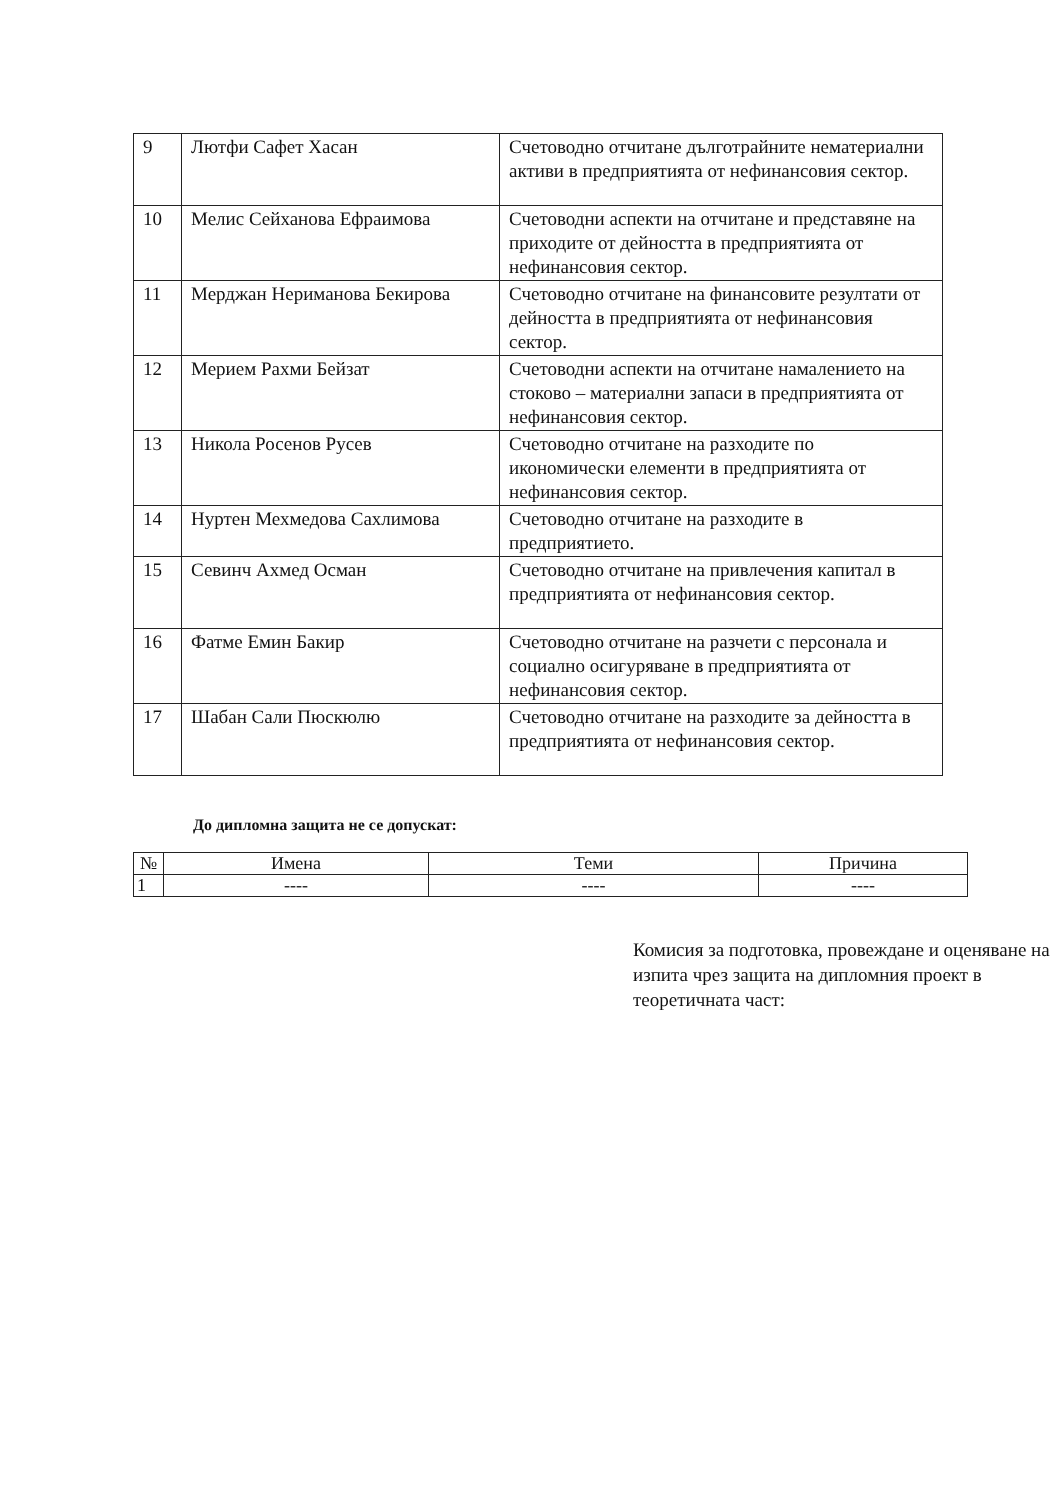| 9 | Лютфи Сафет Хасан | Счетоводно отчитане дълготрайните нематериални активи в предприятията от нефинансовия сектор. |
| 10 | Мелис Сейханова Ефраимова | Счетоводни аспекти на отчитане и представяне на приходите от дейността в предприятията от нефинансовия сектор. |
| 11 | Мерджан Нериманова Бекирова | Счетоводно отчитане на финансовите резултати от дейността в предприятията от нефинансовия сектор. |
| 12 | Мериeм Рахми Бейзат | Счетоводни аспекти на отчитане намалението на стоково – материални запаси в предприятията от нефинансовия сектор. |
| 13 | Никола Росенов Русев | Счетоводно отчитане на разходите по икономически елементи в предприятията от нефинансовия сектор. |
| 14 | Нуртен Мехмедова Сахлимова | Счетоводно отчитане на разходите в предприятието. |
| 15 | Севинч Ахмед Осман | Счетоводно отчитане на привлечения капитал в предприятията от нефинансовия сектор. |
| 16 | Фатме Емин Бакир | Счетоводно отчитане на разчети с персонала и социално осигуряване в предприятията от нефинансовия сектор. |
| 17 | Шабан Сали Пюскюлю | Счетоводно отчитане на разходите за дейността в предприятията от нефинансовия сектор. |
До дипломна защита не се допускат:
| № | Имена | Теми | Причина |
| --- | --- | --- | --- |
| 1 | ---- | ---- | ---- |
Комисия за подготовка, провеждане и оценяване на изпита чрез защита на дипломния проект в теоретичната част: